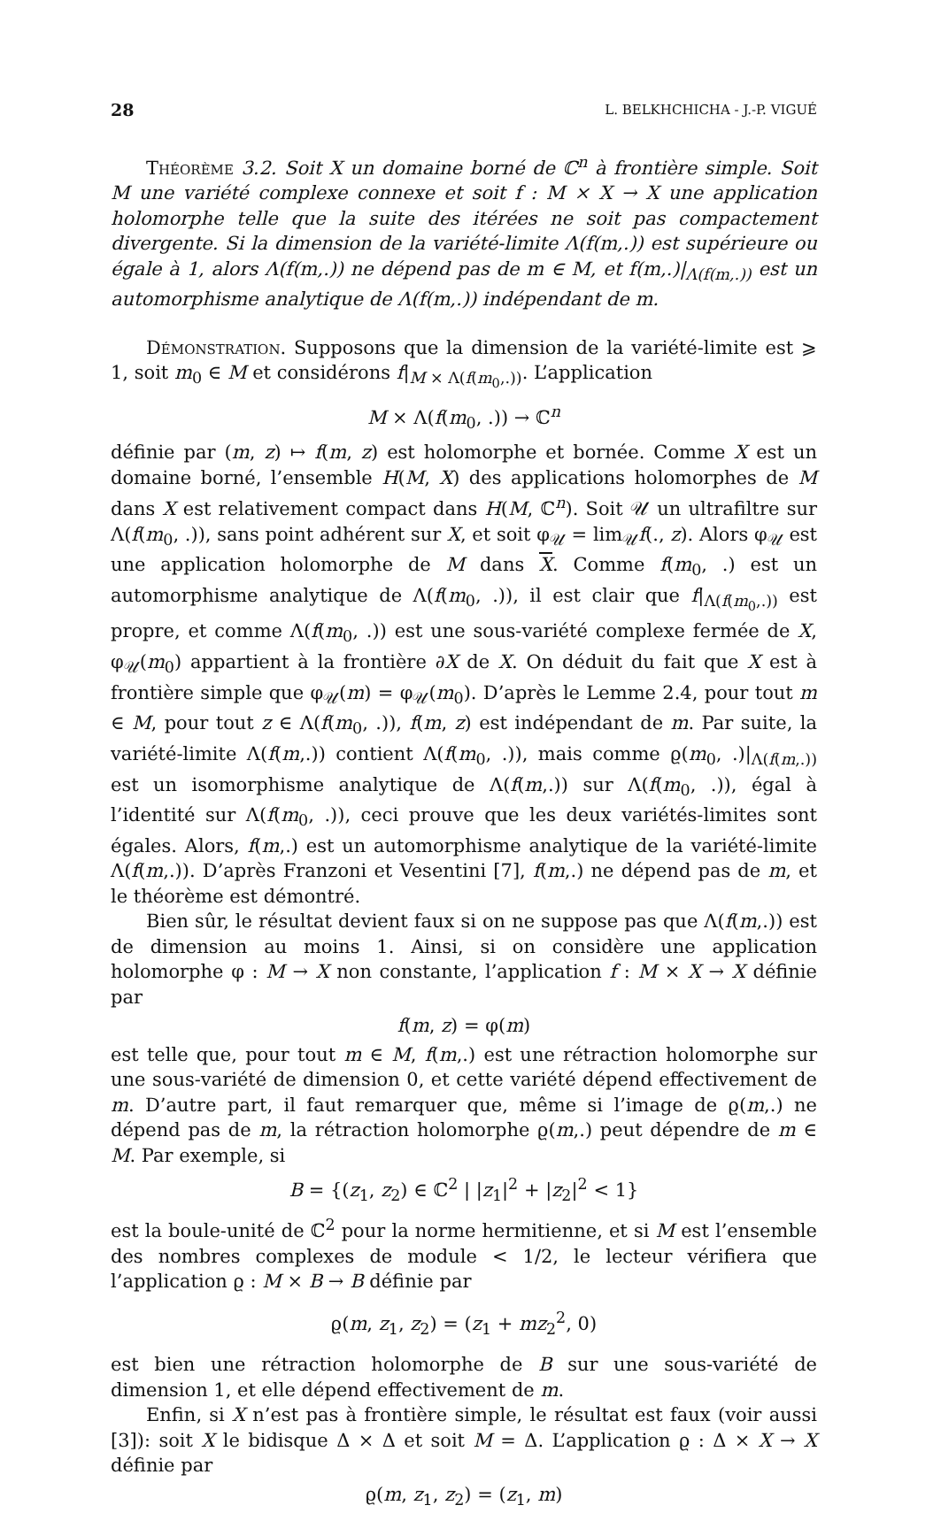28 L. BELKHCHICHA - J.-P. VIGUÉ
Théorème 3.2. Soit X un domaine borné de ℂ<sup>n</sup> à frontière simple. Soit M une variété complexe connexe et soit f : M × X → X une application holomorphe telle que la suite des itérées ne soit pas compactement divergente. Si la dimension de la variété-limite Λ(f(m,.)) est supérieure ou égale à 1, alors Λ(f(m,.)) ne dépend pas de m ∈ M, et f(m,.)|<sub>Λ(f(m,.))</sub> est un automorphisme analytique de Λ(f(m,.)) indépendant de m.
Démonstration. Supposons que la dimension de la variété-limite est ⩾ 1, soit m<sub>0</sub> ∈ M et considérons f|<sub>M × Λ(f(m<sub>0</sub>,.))</sub>. L’application
M × Λ(f(m<sub>0</sub>, .)) → ℂ<sup>n</sup>
définie par (m, z) ↦ f(m, z) est holomorphe et bornée. Comme X est un domaine borné, l’ensemble H(M, X) des applications holomorphes de M dans X est relativement compact dans H(M, ℂ<sup>n</sup>). Soit 𝒰 un ultrafiltre sur Λ(f(m<sub>0</sub>, .)), sans point adhérent sur X, et soit φ<sub>𝒰</sub> = lim<sub>𝒰</sub>f(., z). Alors φ<sub>𝒰</sub> est une application holomorphe de M dans X. Comme f(m<sub>0</sub>, .) est un automorphisme analytique de Λ(f(m<sub>0</sub>, .)), il est clair que f|<sub>Λ(f(m<sub>0</sub>,.))</sub> est propre, et comme Λ(f(m<sub>0</sub>, .)) est une sous-variété complexe fermée de X, φ<sub>𝒰</sub>(m<sub>0</sub>) appartient à la frontière ∂X de X. On déduit du fait que X est à frontière simple que φ<sub>𝒰</sub>(m) = φ<sub>𝒰</sub>(m<sub>0</sub>). D’après le Lemme 2.4, pour tout m ∈ M, pour tout z ∈ Λ(f(m<sub>0</sub>, .)), f(m, z) est indépendant de m. Par suite, la variété-limite Λ(f(m,.)) contient Λ(f(m<sub>0</sub>, .)), mais comme ϱ(m<sub>0</sub>, .)|<sub>Λ(f(m,.))</sub> est un isomorphisme analytique de Λ(f(m,.)) sur Λ(f(m<sub>0</sub>, .)), égal à l’identité sur Λ(f(m<sub>0</sub>, .)), ceci prouve que les deux variétés-limites sont égales. Alors, f(m,.) est un automorphisme analytique de la variété-limite Λ(f(m,.)). D’après Franzoni et Vesentini [7], f(m,.) ne dépend pas de m, et le théorème est démontré.
Bien sûr, le résultat devient faux si on ne suppose pas que Λ(f(m,.)) est de dimension au moins 1. Ainsi, si on considère une application holomorphe φ : M → X non constante, l’application f : M × X → X définie par
f(m, z) = φ(m)
est telle que, pour tout m ∈ M, f(m,.) est une rétraction holomorphe sur une sous-variété de dimension 0, et cette variété dépend effectivement de m. D’autre part, il faut remarquer que, même si l’image de ϱ(m,.) ne dépend pas de m, la rétraction holomorphe ϱ(m,.) peut dépendre de m ∈ M. Par exemple, si
B = {(z<sub>1</sub>, z<sub>2</sub>) ∈ ℂ<sup>2</sup> | |z<sub>1</sub>|<sup>2</sup> + |z<sub>2</sub>|<sup>2</sup> < 1}
est la boule-unité de ℂ<sup>2</sup> pour la norme hermitienne, et si M est l’ensemble des nombres complexes de module < 1/2, le lecteur vérifiera que l’application ϱ : M × B → B définie par
ϱ(m, z<sub>1</sub>, z<sub>2</sub>) = (z<sub>1</sub> + mz<sub>2</sub><sup>2</sup>, 0)
est bien une rétraction holomorphe de B sur une sous-variété de dimension 1, et elle dépend effectivement de m.
Enfin, si X n’est pas à frontière simple, le résultat est faux (voir aussi [3]): soit X le bidisque Δ × Δ et soit M = Δ. L’application ϱ : Δ × X → X définie par
ϱ(m, z<sub>1</sub>, z<sub>2</sub>) = (z<sub>1</sub>, m)